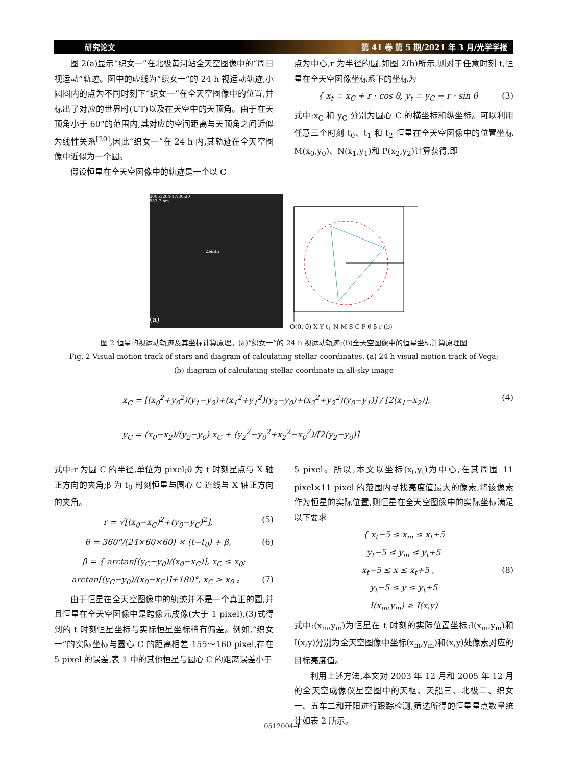研究论文 第 41 卷 第 5 期/2021 年 3 月/光学学报
图 2(a)显示“织女一”在北极黄河站全天空图像中的“周日视运动”轨迹。图中的虚线为“织女一”的 24 h 视运动轨迹,小圆圈内的点为不同时刻下“织女一”在全天空图像中的位置,并标出了对应的世界时(UT)以及在天空中的天顶角。由于在天顶角小于 60°的范围内,其对应的空间距离与天顶角之间近似为线性关系<sup>[20]</sup>,因此“织女一”在 24 h 内,其轨迹在全天空图像中近似为一个圆。
假设恒星在全天空图像中的轨迹是一个以 C
点为中心,r 为半径的圆,如图 2(b)所示,则对于任意时刻 t,恒星在全天空图像坐标系下的坐标为
{ x<sub>t</sub> = x<sub>C</sub> + r · cos θ, y<sub>t</sub> = y<sub>C</sub> − r · sin θ (3)
式中:x<sub>C</sub> 和 y<sub>C</sub> 分别为圆心 C 的横坐标和纵坐标。可以利用任意三个时刻 t<sub>0</sub>、t<sub>1</sub> 和 t<sub>2</sub> 恒星在全天空图像中的位置坐标 M(x<sub>0</sub>,y<sub>0</sub>)、N(x<sub>1</sub>,y<sub>1</sub>)和 P(x<sub>2</sub>,y<sub>2</sub>)计算获得,即
20051204-17:30:20
557.7 nm
Zenith
(a)
O(0, 0) X Y t<sub>1</sub> N M S C P θ β r (b)
图 2 恒星的视运动轨迹及其坐标计算原理。(a)“织女一”的 24 h 视运动轨迹;(b)全天空图像中的恒星坐标计算原理图
Fig. 2 Visual motion track of stars and diagram of calculating stellar coordinates. (a) 24 h visual motion track of Vega;
(b) diagram of calculating stellar coordinate in all-sky image
x<sub>C</sub> = [(x<sub>0</sub><sup>2</sup>+y<sub>0</sub><sup>2</sup>)(y<sub>1</sub>−y<sub>2</sub>)+(x<sub>1</sub><sup>2</sup>+y<sub>1</sub><sup>2</sup>)(y<sub>2</sub>−y<sub>0</sub>)+(x<sub>2</sub><sup>2</sup>+y<sub>2</sub><sup>2</sup>)(y<sub>0</sub>−y<sub>1</sub>)] / [2(x<sub>1</sub>−x<sub>2</sub>)], (4)
y<sub>C</sub> = (x<sub>0</sub>−x<sub>2</sub>)/(y<sub>2</sub>−y<sub>0</sub>) x<sub>C</sub> + (y<sub>2</sub><sup>2</sup>−y<sub>0</sub><sup>2</sup>+x<sub>2</sub><sup>2</sup>−x<sub>0</sub><sup>2</sup>)/[2(y<sub>2</sub>−y<sub>0</sub>)]
式中:r 为圆 C 的半径,单位为 pixel;θ 为 t 时刻星点与 X 轴正方向的夹角;β 为 t<sub>0</sub> 时刻恒星与圆心 C 连线与 X 轴正方向的夹角。
r = √[(x<sub>0</sub>−x<sub>C</sub>)<sup>2</sup>+(y<sub>0</sub>−y<sub>C</sub>)<sup>2</sup>], (5)
θ = 360°/(24×60×60) × (t−t<sub>0</sub>) + β, (6)
β = { arctan[(y<sub>C</sub>−y<sub>0</sub>)/(x<sub>0</sub>−x<sub>C</sub>)], x<sub>C</sub> ≤ x<sub>0</sub>; arctan[(y<sub>C</sub>−y<sub>0</sub>)/(x<sub>0</sub>−x<sub>C</sub>)]+180°, x<sub>C</sub> > x<sub>0</sub> 。 (7)
由于恒星在全天空图像中的轨迹并不是一个真正的圆,并且恒星在全天空图像中是跨像元成像(大于 1 pixel),(3)式得到的 t 时刻恒星坐标与实际恒星坐标稍有偏差。例如,“织女一”的实际坐标与圆心 C 的距离相差 155～160 pixel,存在 5 pixel 的误差,表 1 中的其他恒星与圆心 C 的距离误差小于
5 pixel。所以,本文以坐标(x<sub>t</sub>,y<sub>t</sub>)为中心,在其周围 11 pixel×11 pixel 的范围内寻找亮度值最大的像素,将该像素作为恒星的实际位置,则恒星在全天空图像中的实际坐标满足以下要求
{ x<sub>t</sub>−5 ≤ x<sub>m</sub> ≤ x<sub>t</sub>+5
y<sub>t</sub>−5 ≤ y<sub>m</sub> ≤ y<sub>t</sub>+5
x<sub>t</sub>−5 ≤ x ≤ x<sub>t</sub>+5 , (8)
y<sub>t</sub>−5 ≤ y ≤ y<sub>t</sub>+5
I(x<sub>m</sub>,y<sub>m</sub>) ≥ I(x,y)
式中:(x<sub>m</sub>,y<sub>m</sub>)为恒星在 t 时刻的实际位置坐标;I(x<sub>m</sub>,y<sub>m</sub>)和 I(x,y)分别为全天空图像中坐标(x<sub>m</sub>,y<sub>m</sub>)和(x,y)处像素对应的目标亮度值。
利用上述方法,本文对 2003 年 12 月和 2005 年 12 月的全天空成像仪星空图中的天枢、天船三、北极二、织女一、五车二和开阳进行跟踪检测,筛选所得的恒星星点数量统计如表 2 所示。
0512004-4